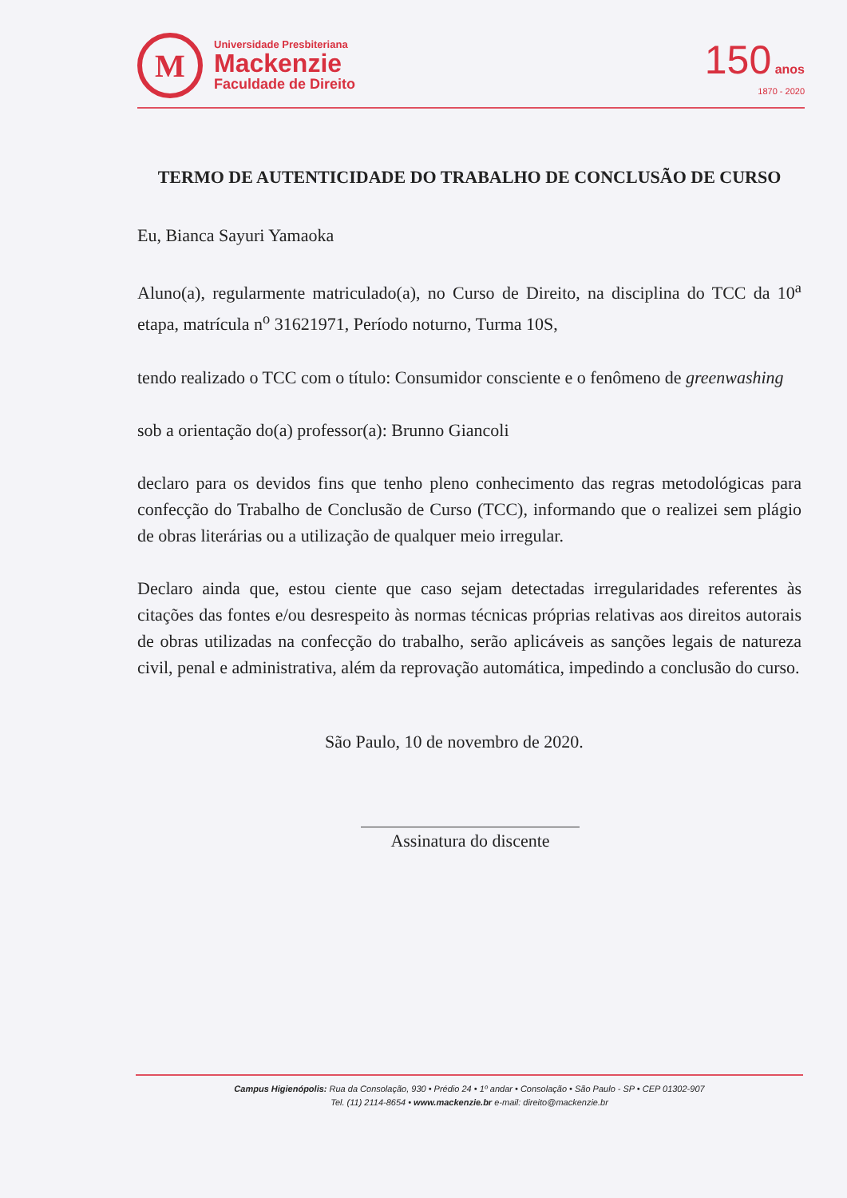M
Universidade Presbiteriana
Mackenzie
Faculdade de Direito
150 anos
1870 - 2020
TERMO DE AUTENTICIDADE DO TRABALHO DE CONCLUSÃO DE CURSO
Eu, Bianca Sayuri Yamaoka
Aluno(a), regularmente matriculado(a), no Curso de Direito, na disciplina do TCC da 10<sup>a</sup> etapa, matrícula n<sup>o</sup> 31621971, Período noturno, Turma 10S,
tendo realizado o TCC com o título: Consumidor consciente e o fenômeno de greenwashing
sob a orientação do(a) professor(a): Brunno Giancoli
declaro para os devidos fins que tenho pleno conhecimento das regras metodológicas para confecção do Trabalho de Conclusão de Curso (TCC), informando que o realizei sem plágio de obras literárias ou a utilização de qualquer meio irregular.
Declaro ainda que, estou ciente que caso sejam detectadas irregularidades referentes às citações das fontes e/ou desrespeito às normas técnicas próprias relativas aos direitos autorais de obras utilizadas na confecção do trabalho, serão aplicáveis as sanções legais de natureza civil, penal e administrativa, além da reprovação automática, impedindo a conclusão do curso.
São Paulo, 10 de novembro de 2020.
Assinatura do discente
Campus Higienópolis: Rua da Consolação, 930 • Prédio 24 • 1º andar • Consolação • São Paulo - SP • CEP 01302-907
Tel. (11) 2114-8654 • www.mackenzie.br e-mail: direito@mackenzie.br